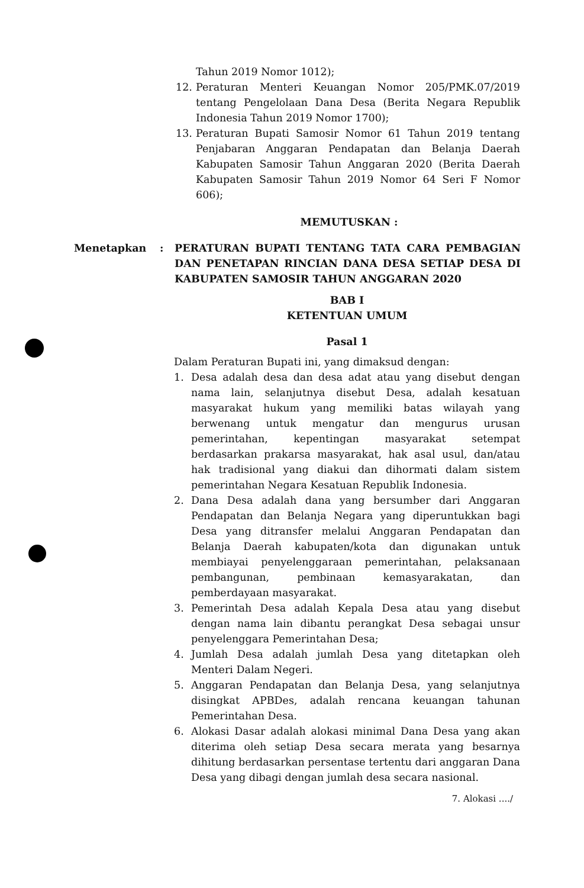Tahun 2019 Nomor 1012);
12. Peraturan Menteri Keuangan Nomor 205/PMK.07/2019 tentang Pengelolaan Dana Desa (Berita Negara Republik Indonesia Tahun 2019 Nomor 1700);
13. Peraturan Bupati Samosir Nomor 61 Tahun 2019 tentang Penjabaran Anggaran Pendapatan dan Belanja Daerah Kabupaten Samosir Tahun Anggaran 2020 (Berita Daerah Kabupaten Samosir Tahun 2019 Nomor 64 Seri F Nomor 606);
MEMUTUSKAN :
Menetapkan: PERATURAN BUPATI TENTANG TATA CARA PEMBAGIAN DAN PENETAPAN RINCIAN DANA DESA SETIAP DESA DI KABUPATEN SAMOSIR TAHUN ANGGARAN 2020
BAB I
KETENTUAN UMUM
Pasal 1
Dalam Peraturan Bupati ini, yang dimaksud dengan:
1. Desa adalah desa dan desa adat atau yang disebut dengan nama lain, selanjutnya disebut Desa, adalah kesatuan masyarakat hukum yang memiliki batas wilayah yang berwenang untuk mengatur dan mengurus urusan pemerintahan, kepentingan masyarakat setempat berdasarkan prakarsa masyarakat, hak asal usul, dan/atau hak tradisional yang diakui dan dihormati dalam sistem pemerintahan Negara Kesatuan Republik Indonesia.
2. Dana Desa adalah dana yang bersumber dari Anggaran Pendapatan dan Belanja Negara yang diperuntukkan bagi Desa yang ditransfer melalui Anggaran Pendapatan dan Belanja Daerah kabupaten/kota dan digunakan untuk membiayai penyelenggaraan pemerintahan, pelaksanaan pembangunan, pembinaan kemasyarakatan, dan pemberdayaan masyarakat.
3. Pemerintah Desa adalah Kepala Desa atau yang disebut dengan nama lain dibantu perangkat Desa sebagai unsur penyelenggara Pemerintahan Desa;
4. Jumlah Desa adalah jumlah Desa yang ditetapkan oleh Menteri Dalam Negeri.
5. Anggaran Pendapatan dan Belanja Desa, yang selanjutnya disingkat APBDes, adalah rencana keuangan tahunan Pemerintahan Desa.
6. Alokasi Dasar adalah alokasi minimal Dana Desa yang akan diterima oleh setiap Desa secara merata yang besarnya dihitung berdasarkan persentase tertentu dari anggaran Dana Desa yang dibagi dengan jumlah desa secara nasional.
7. Alokasi ..../